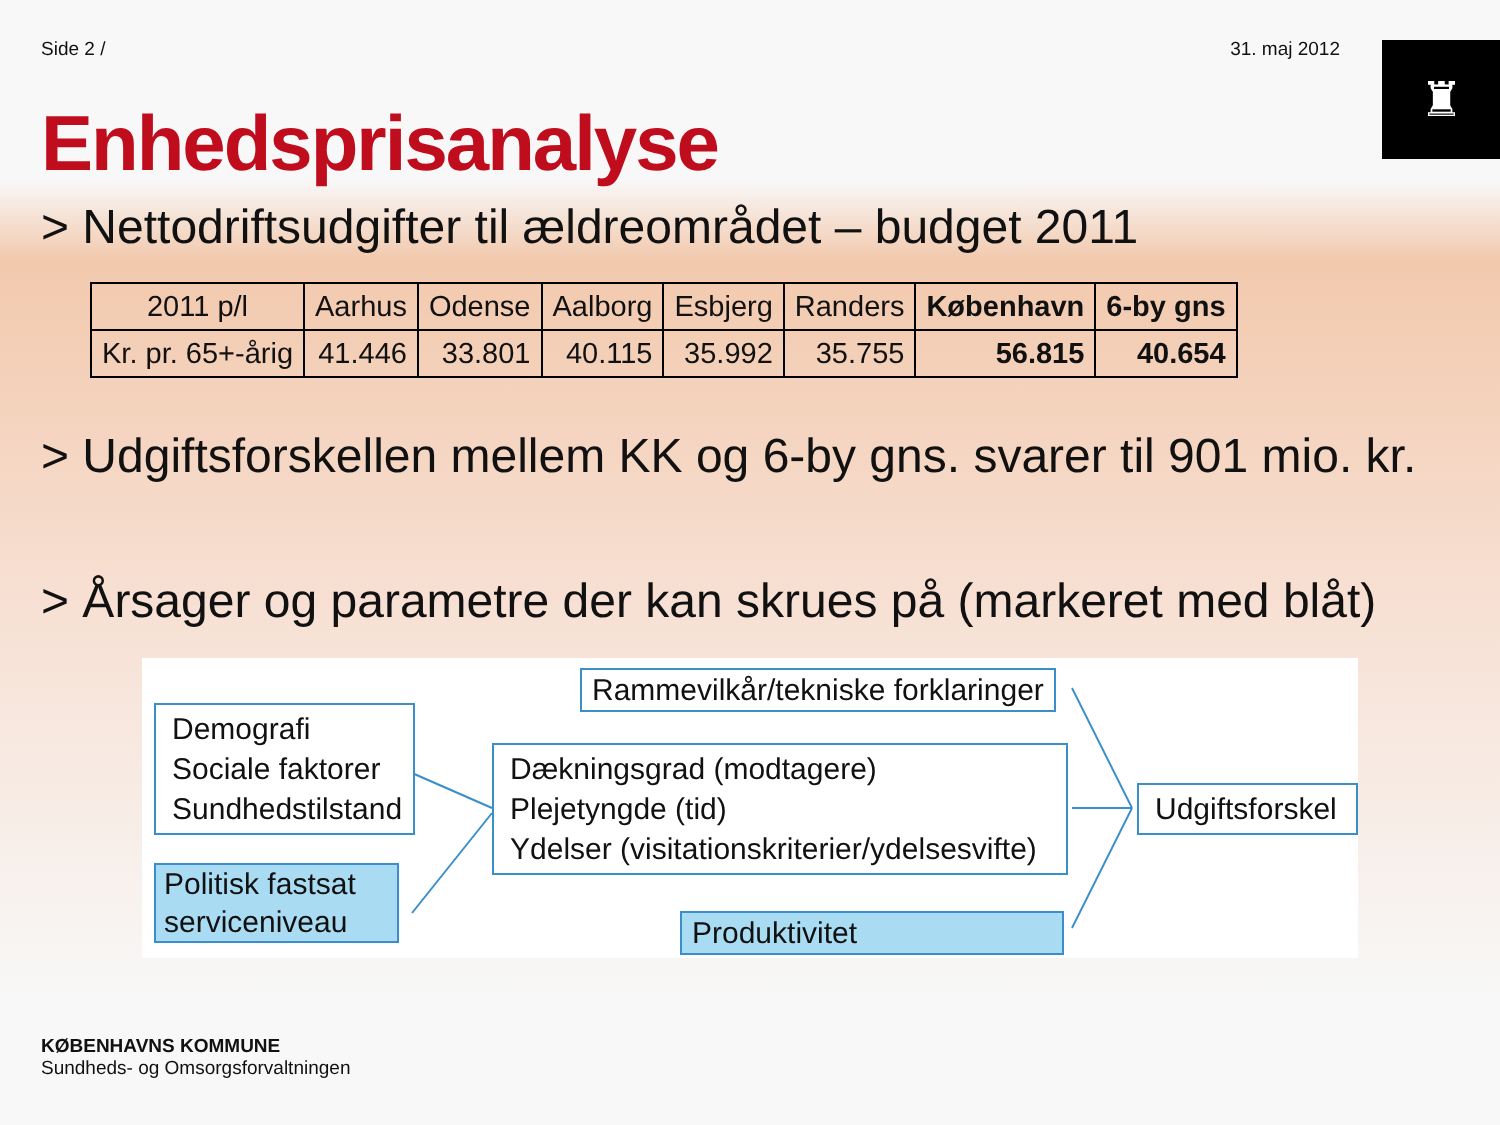Side 2 / 31. maj 2012
♜
Enhedsprisanalyse
> Nettodriftsudgifter til ældreområdet – budget 2011
| 2011 p/l | Aarhus | Odense | Aalborg | Esbjerg | Randers | København | 6-by gns |
| --- | --- | --- | --- | --- | --- | --- | --- |
| Kr. pr. 65+-årig | 41.446 | 33.801 | 40.115 | 35.992 | 35.755 | 56.815 | 40.654 |
> Udgiftsforskellen mellem KK og 6-by gns. svarer til 901 mio. kr.
> Årsager og parametre der kan skrues på (markeret med blåt)
Rammevilkår/tekniske forklaringer
Demografi
Sociale faktorer
Sundhedstilstand
Dækningsgrad (modtagere)
Plejetyngde (tid)
Ydelser (visitationskriterier/ydelsesvifte)
Udgiftsforskel
Politisk fastsat
serviceniveau
Produktivitet
KØBENHAVNS KOMMUNE
Sundheds- og Omsorgsforvaltningen